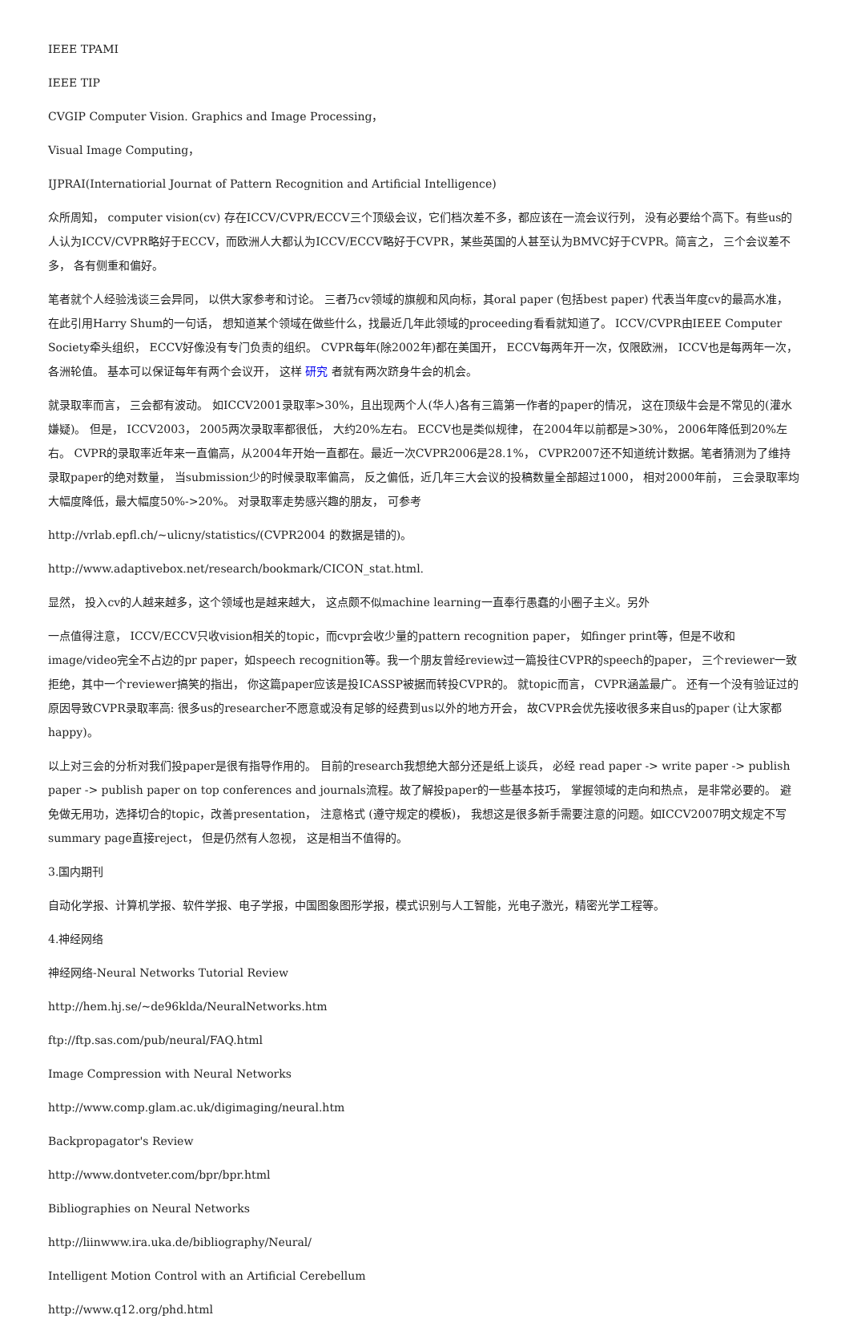IEEE TPAMI
IEEE TIP
CVGIP Computer Vision. Graphics and Image Processing，
Visual Image Computing，
IJPRAI(Internatiorial Journat of Pattern Recognition and Artificial Intelligence)
众所周知， computer vision(cv) 存在ICCV/CVPR/ECCV三个顶级会议，它们档次差不多，都应该在一流会议行列， 没有必要给个高下。有些us的人认为ICCV/CVPR略好于ECCV，而欧洲人大都认为ICCV/ECCV略好于CVPR，某些英国的人甚至认为BMVC好于CVPR。简言之， 三个会议差不多， 各有侧重和偏好。
笔者就个人经验浅谈三会异同， 以供大家参考和讨论。 三者乃cv领域的旗舰和风向标，其oral paper (包括best paper) 代表当年度cv的最高水准， 在此引用Harry Shum的一句话， 想知道某个领域在做些什么，找最近几年此领域的proceeding看看就知道了。 ICCV/CVPR由IEEE Computer Society牵头组织， ECCV好像没有专门负责的组织。 CVPR每年(除2002年)都在美国开， ECCV每两年开一次，仅限欧洲， ICCV也是每两年一次，各洲轮值。 基本可以保证每年有两个会议开， 这样 研究 者就有两次跻身牛会的机会。
就录取率而言， 三会都有波动。 如ICCV2001录取率>30%，且出现两个人(华人)各有三篇第一作者的paper的情况， 这在顶级牛会是不常见的(灌水嫌疑)。 但是， ICCV2003， 2005两次录取率都很低， 大约20%左右。 ECCV也是类似规律， 在2004年以前都是>30%， 2006年降低到20%左右。 CVPR的录取率近年来一直偏高，从2004年开始一直都在。最近一次CVPR2006是28.1%， CVPR2007还不知道统计数据。笔者猜测为了维持录取paper的绝对数量， 当submission少的时候录取率偏高， 反之偏低，近几年三大会议的投稿数量全部超过1000， 相对2000年前， 三会录取率均大幅度降低，最大幅度50%->20%。 对录取率走势感兴趣的朋友， 可参考
http://vrlab.epfl.ch/~ulicny/statistics/(CVPR2004 的数据是错的)。
http://www.adaptivebox.net/research/bookmark/CICON_stat.html.
显然， 投入cv的人越来越多，这个领域也是越来越大， 这点颇不似machine learning一直奉行愚蠢的小圈子主义。另外
一点值得注意， ICCV/ECCV只收vision相关的topic，而cvpr会收少量的pattern recognition paper， 如finger print等，但是不收和image/video完全不占边的pr paper，如speech recognition等。我一个朋友曾经review过一篇投往CVPR的speech的paper， 三个reviewer一致拒绝，其中一个reviewer搞笑的指出， 你这篇paper应该是投ICASSP被据而转投CVPR的。 就topic而言， CVPR涵盖最广。 还有一个没有验证过的原因导致CVPR录取率高: 很多us的researcher不愿意或没有足够的经费到us以外的地方开会， 故CVPR会优先接收很多来自us的paper (让大家都happy)。
以上对三会的分析对我们投paper是很有指导作用的。 目前的research我想绝大部分还是纸上谈兵， 必经 read paper -> write paper -> publish paper -> publish paper on top conferences and journals流程。故了解投paper的一些基本技巧， 掌握领域的走向和热点， 是非常必要的。 避免做无用功，选择切合的topic，改善presentation， 注意格式 (遵守规定的模板)， 我想这是很多新手需要注意的问题。如ICCV2007明文规定不写summary page直接reject， 但是仍然有人忽视， 这是相当不值得的。
3.国内期刊
自动化学报、计算机学报、软件学报、电子学报，中国图象图形学报，模式识别与人工智能，光电子激光，精密光学工程等。
4.神经网络
神经网络-Neural Networks Tutorial Review
http://hem.hj.se/~de96klda/NeuralNetworks.htm
ftp://ftp.sas.com/pub/neural/FAQ.html
Image Compression with Neural Networks
http://www.comp.glam.ac.uk/digimaging/neural.htm
Backpropagator's Review
http://www.dontveter.com/bpr/bpr.html
Bibliographies on Neural Networks
http://liinwww.ira.uka.de/bibliography/Neural/
Intelligent Motion Control with an Artificial Cerebellum
http://www.q12.org/phd.html